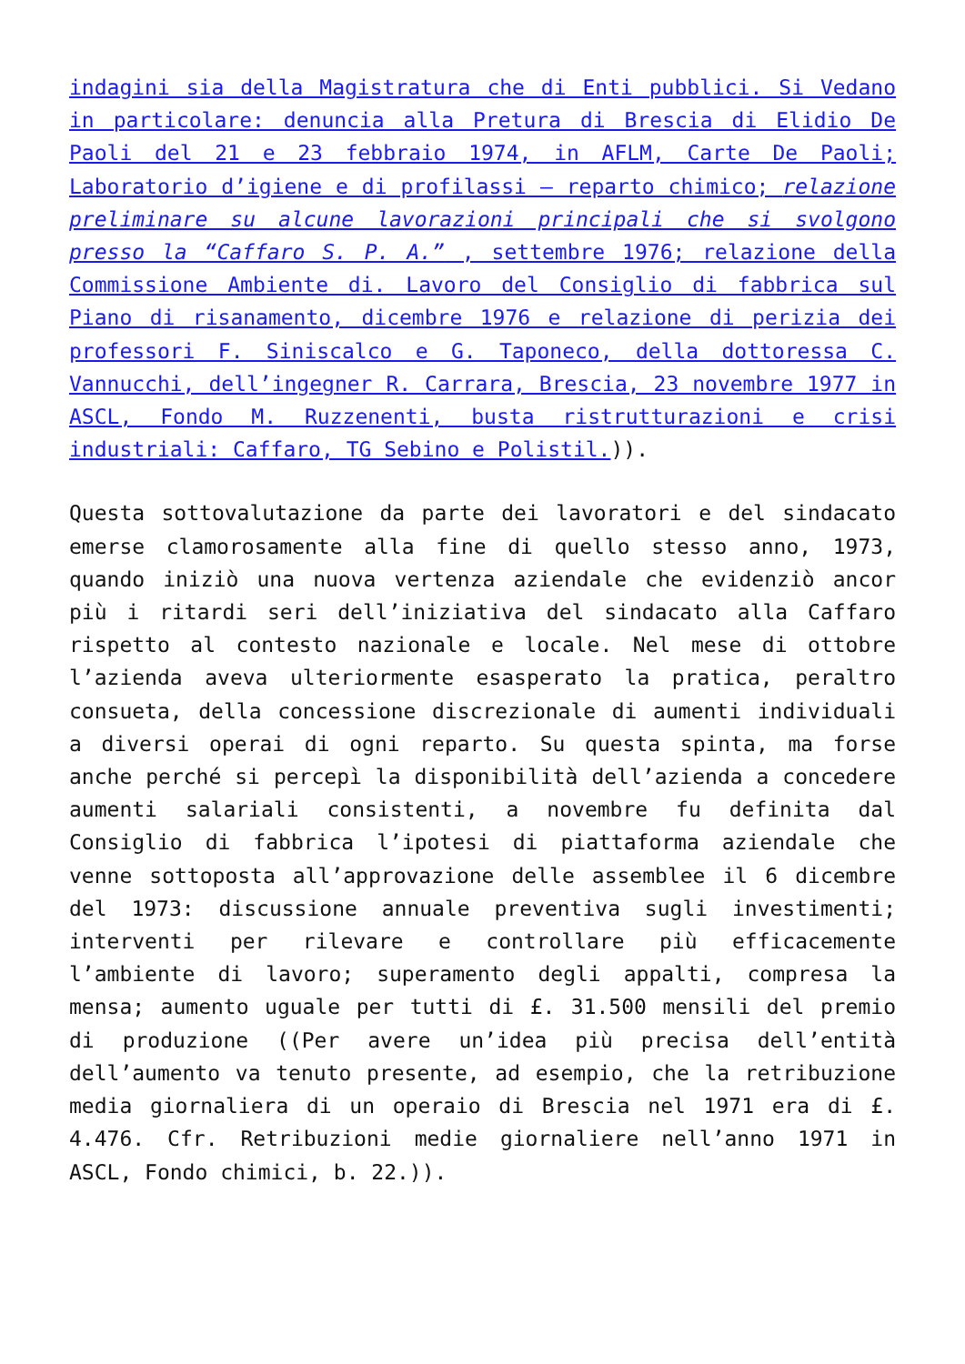indagini sia della Magistratura che di Enti pubblici. Si Vedano in particolare: denuncia alla Pretura di Brescia di Elidio De Paoli del 21 e 23 febbraio 1974, in AFLM, Carte De Paoli; Laboratorio d’igiene e di profilassi – reparto chimico; relazione preliminare su alcune lavorazioni principali che si svolgono presso la “Caffaro S. P. A.” , settembre 1976; relazione della Commissione Ambiente di. Lavoro del Consiglio di fabbrica sul Piano di risanamento, dicembre 1976 e relazione di perizia dei professori F. Siniscalco e G. Taponeco, della dottoressa C. Vannucchi, dell’ingegner R. Carrara, Brescia, 23 novembre 1977 in ASCL, Fondo M. Ruzzenenti, busta ristrutturazioni e crisi industriali: Caffaro, TG Sebino e Polistil.)).
Questa sottovalutazione da parte dei lavoratori e del sindacato emerse clamorosamente alla fine di quello stesso anno, 1973, quando iniziò una nuova vertenza aziendale che evidenziò ancor più i ritardi seri dell’iniziativa del sindacato alla Caffaro rispetto al contesto nazionale e locale. Nel mese di ottobre l’azienda aveva ulteriormente esasperato la pratica, peraltro consueta, della concessione discrezionale di aumenti individuali a diversi operai di ogni reparto. Su questa spinta, ma forse anche perché si percepì la disponibilità dell’azienda a concedere aumenti salariali consistenti, a novembre fu definita dal Consiglio di fabbrica l’ipotesi di piattaforma aziendale che venne sottoposta all’approvazione delle assemblee il 6 dicembre del 1973: discussione annuale preventiva sugli investimenti; interventi per rilevare e controllare più efficacemente l’ambiente di lavoro; superamento degli appalti, compresa la mensa; aumento uguale per tutti di £. 31.500 mensili del premio di produzione ((Per avere un’idea più precisa dell’entità dell’aumento va tenuto presente, ad esempio, che la retribuzione media giornaliera di un operaio di Brescia nel 1971 era di £. 4.476. Cfr. Retribuzioni medie giornaliere nell’anno 1971 in ASCL, Fondo chimici, b. 22.)).